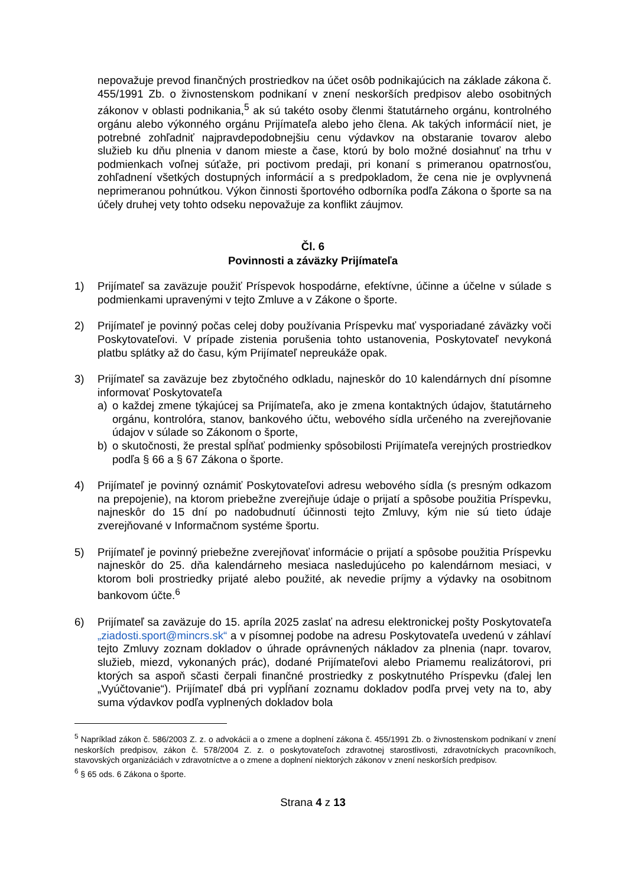nepovažuje prevod finančných prostriedkov na účet osôb podnikajúcich na základe zákona č. 455/1991 Zb. o živnostenskom podnikaní v znení neskorších predpisov alebo osobitných zákonov v oblasti podnikania,<sup>5</sup> ak sú takéto osoby členmi štatutárneho orgánu, kontrolného orgánu alebo výkonného orgánu Prijímateľa alebo jeho člena. Ak takých informácií niet, je potrebné zohľadniť najpravdepodobnejšiu cenu výdavkov na obstaranie tovarov alebo služieb ku dňu plnenia v danom mieste a čase, ktorú by bolo možné dosiahnuť na trhu v podmienkach voľnej súťaže, pri poctivom predaji, pri konaní s primeranou opatrnosťou, zohľadnení všetkých dostupných informácií a s predpokladom, že cena nie je ovplyvnená neprimeranou pohnútkou. Výkon činnosti športového odborníka podľa Zákona o športe sa na účely druhej vety tohto odseku nepovažuje za konflikt záujmov.
Čl. 6
Povinnosti a záväzky Prijímateľa
1) Prijímateľ sa zaväzuje použiť Príspevok hospodárne, efektívne, účinne a účelne v súlade s podmienkami upravenými v tejto Zmluve a v Zákone o športe.
2) Prijímateľ je povinný počas celej doby používania Príspevku mať vysporiadané záväzky voči Poskytovateľovi. V prípade zistenia porušenia tohto ustanovenia, Poskytovateľ nevykoná platbu splátky až do času, kým Prijímateľ nepreukáže opak.
3) Prijímateľ sa zaväzuje bez zbytočného odkladu, najneskôr do 10 kalendárnych dní písomne informovať Poskytovateľa
a) o každej zmene týkajúcej sa Prijímateľa, ako je zmena kontaktných údajov, štatutárneho orgánu, kontrolóra, stanov, bankového účtu, webového sídla určeného na zverejňovanie údajov v súlade so Zákonom o športe,
b) o skutočnosti, že prestal spĺňať podmienky spôsobilosti Prijímateľa verejných prostriedkov podľa § 66 a § 67 Zákona o športe.
4) Prijímateľ je povinný oznámiť Poskytovateľovi adresu webového sídla (s presným odkazom na prepojenie), na ktorom priebežne zverejňuje údaje o prijatí a spôsobe použitia Príspevku, najneskôr do 15 dní po nadobudnutí účinnosti tejto Zmluvy, kým nie sú tieto údaje zverejňované v Informačnom systéme športu.
5) Prijímateľ je povinný priebežne zverejňovať informácie o prijatí a spôsobe použitia Príspevku najneskôr do 25. dňa kalendárneho mesiaca nasledujúceho po kalendárnom mesiaci, v ktorom boli prostriedky prijaté alebo použité, ak nevedie príjmy a výdavky na osobitnom bankovom účte.<sup>6</sup>
6) Prijímateľ sa zaväzuje do 15. apríla 2025 zaslať na adresu elektronickej pošty Poskytovateľa „ziadosti.sport@mincrs.sk“ a v písomnej podobe na adresu Poskytovateľa uvedenú v záhlaví tejto Zmluvy zoznam dokladov o úhrade oprávnených nákladov za plnenia (napr. tovarov, služieb, miezd, vykonaných prác), dodané Prijímateľovi alebo Priamemu realizátorovi, pri ktorých sa aspoň sčasti čerpali finančné prostriedky z poskytnutého Príspevku (ďalej len „Vyúčtovanie“). Prijímateľ dbá pri vypĺňaní zoznamu dokladov podľa prvej vety na to, aby suma výdavkov podľa vyplnených dokladov bola
<sup>5</sup> Napríklad zákon č. 586/2003 Z. z. o advokácii a o zmene a doplnení zákona č. 455/1991 Zb. o živnostenskom podnikaní v znení neskorších predpisov, zákon č. 578/2004 Z. z. o poskytovateľoch zdravotnej starostlivosti, zdravotníckych pracovníkoch, stavovských organizáciách v zdravotníctve a o zmene a doplnení niektorých zákonov v znení neskorších predpisov.
<sup>6</sup> § 65 ods. 6 Zákona o športe.
Strana 4 z 13